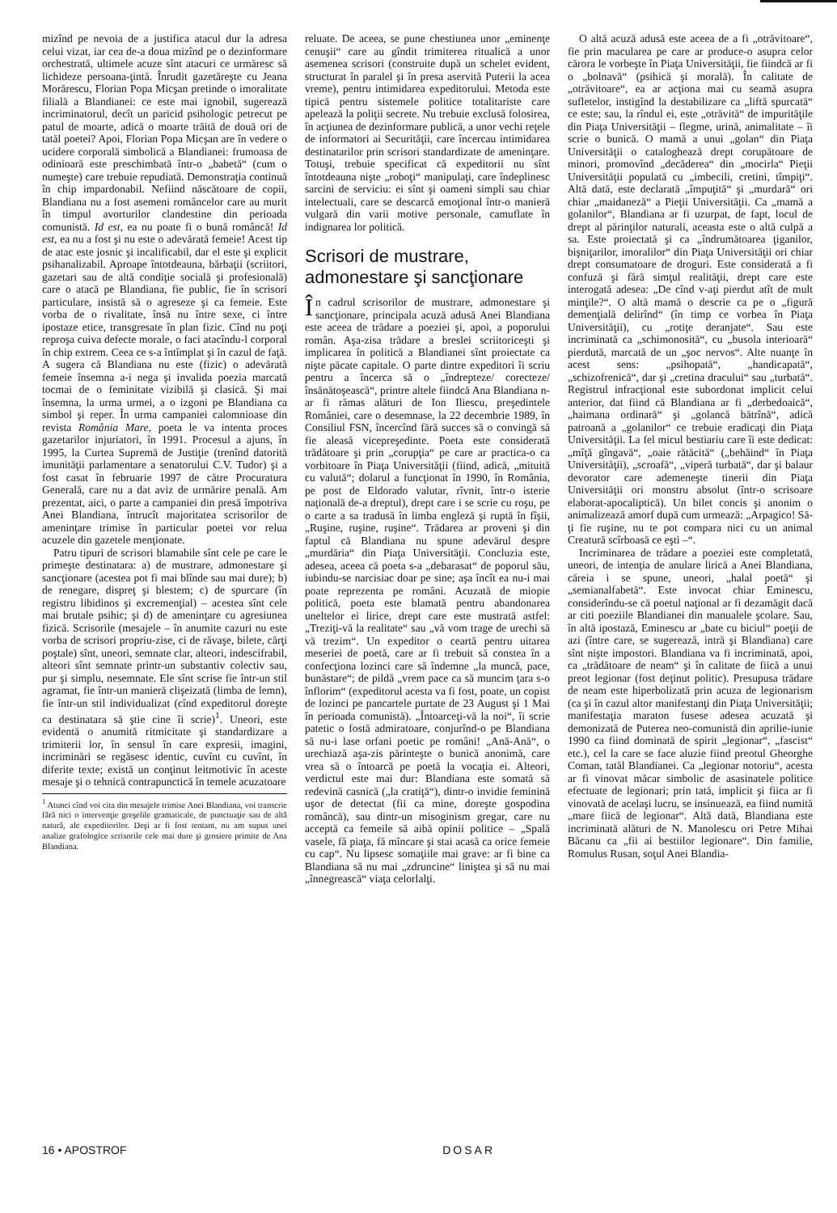mizînd pe nevoia de a justifica atacul dur la adresa celui vizat, iar cea de-a doua mizînd pe o dezinformare orchestrată, ultimele acuze sînt atacuri ce urmăresc să lichideze persoana-ţintă. Înrudit gazetăreşte cu Jeana Morărescu, Florian Popa Micşan pretinde o imoralitate filială a Blandianei: ce este mai ignobil, sugerează incriminatorul, decît un paricid psihologic petrecut pe patul de moarte, adică o moarte trăită de două ori de tatăl poetei? Apoi, Florian Popa Micşan are în vedere o ucidere corporală simbolică a Blandianei: frumoasa de odinioară este preschimbată într-o „babetă“ (cum o numeşte) care trebuie repudiată. Demonstraţia continuă în chip impardonabil. Nefiind născătoare de copii, Blandiana nu a fost asemeni româncelor care au murit în timpul avorturilor clandestine din perioada comunistă. Id est, ea nu poate fi o bună româncă! Id est, ea nu a fost şi nu este o adevărată femeie! Acest tip de atac este josnic şi incalificabil, dar el este şi explicit psihanalizabil. Aproape întotdeauna, bărbaţii (scriitori, gazetari sau de altă condiţie socială şi profesională) care o atacă pe Blandiana, fie public, fie în scrisori particulare, insistă să o agreseze şi ca femeie. Este vorba de o rivalitate, însă nu între sexe, ci între ipostaze etice, transgresate în plan fizic. Cînd nu poţi reproşa cuiva defecte morale, o faci atacîndu-l corporal în chip extrem. Ceea ce s-a întîmplat şi în cazul de faţă. A sugera că Blandiana nu este (fizic) o adevărată femeie însemna a-i nega şi invalida poezia marcată tocmai de o feminitate vizibilă şi clasică. Şi mai însemna, la urma urmei, a o izgoni pe Blandiana ca simbol şi reper. În urma campaniei calomnioase din revista România Mare, poeta le va intenta proces gazetarilor injuriatori, în 1991. Procesul a ajuns, în 1995, la Curtea Supremă de Justiţie (trenînd datorită imunităţii parlamentare a senatorului C.V. Tudor) şi a fost casat în februarie 1997 de către Procuratura Generală, care nu a dat aviz de urmărire penală. Am prezentat, aici, o parte a campaniei din presă împotriva Anei Blandiana, întrucît majoritatea scrisorilor de ameninţare trimise în particular poetei vor relua acuzele din gazetele menţionate.
Patru tipuri de scrisori blamabile sînt cele pe care le primeşte destinatara: a) de mustrare, admonestare şi sancţionare (acestea pot fi mai blînde sau mai dure); b) de renegare, dispreţ şi blestem; c) de spurcare (în registru libidinos şi excremenţial) – acestea sînt cele mai brutale psihic; şi d) de ameninţare cu agresiunea fizică. Scrisorile (mesajele – în anumite cazuri nu este vorba de scrisori propriu-zise, ci de răvaşe, bilete, cărţi poştale) sînt, uneori, semnate clar, alteori, indescifrabil, alteori sînt semnate printr-un substantiv colectiv sau, pur şi simplu, nesemnate. Ele sînt scrise fie într-un stil agramat, fie într-un manieră clişeizată (limba de lemn), fie într-un stil individualizat (cînd expeditorul doreşte ca destinatara să ştie cine îi scrie)<sup>1</sup>. Uneori, este evidentă o anumită ritmicitate şi standardizare a trimiterii lor, în sensul în care expresii, imagini, incriminări se regăsesc identic, cuvînt cu cuvînt, în diferite texte; există un conţinut leitmotivic în aceste mesaje şi o tehnică contrapunctică în temele acuzatoare
<sup>1</sup> Atunci cînd voi cita din mesajele trimise Anei Blandiana, voi transcrie fără nici o intervenţie greşelile gramaticale, de punctuaţie sau de altă natură, ale expeditorilor. Deşi ar fi fost tentant, nu am supus unei analize grafologice scrisorile cele mai dure şi grosiere primite de Ana Blandiana.
reluate. De aceea, se pune chestiunea unor „eminenţe cenuşii“ care au gîndit trimiterea ritualică a unor asemenea scrisori (construite după un schelet evident, structurat în paralel şi în presa aservită Puterii la acea vreme), pentru intimidarea expeditorului. Metoda este tipică pentru sistemele politice totalitariste care apelează la poliţii secrete. Nu trebuie exclusă folosirea, în acţiunea de dezinformare publică, a unor vechi reţele de informatori ai Securităţii, care încercau intimidarea destinatarilor prin scrisori standardizate de ameninţare. Totuşi, trebuie specificat că expeditorii nu sînt întotdeauna nişte „roboţi“ manipulaţi, care îndeplinesc sarcini de serviciu: ei sînt şi oameni simpli sau chiar intelectuali, care se descarcă emoţional într-o manieră vulgară din varii motive personale, camuflate în indignarea lor politică.
Scrisori de mustrare, admonestare şi sancţionare
În cadrul scrisorilor de mustrare, admonestare şi sancţionare, principala acuză adusă Anei Blandiana este aceea de trădare a poeziei şi, apoi, a poporului român. Aşa-zisa trădare a breslei scriitoriceşti şi implicarea în politică a Blandianei sînt proiectate ca nişte păcate capitale. O parte dintre expeditori îi scriu pentru a încerca să o „îndrepteze/ corecteze/ însănătoşească“, printre altele fiindcă Ana Blandiana n-ar fi rămas alături de Ion Iliescu, preşedintele României, care o desemnase, la 22 decembrie 1989, în Consiliul FSN, încercînd fără succes să o convingă să fie aleasă vicepreşedinte. Poeta este considerată trădătoare şi prin „corupţia“ pe care ar practica-o ca vorbitoare în Piaţa Universităţii (fiind, adică, „mituită cu valută“; dolarul a funcţionat în 1990, în România, pe post de Eldorado valutar, rîvnit, într-o isterie naţională de-a dreptul), drept care i se scrie cu roşu, pe o carte a sa tradusă în limba engleză şi ruptă în fîşii, „Ruşine, ruşine, ruşine“. Trădarea ar proveni şi din faptul că Blandiana nu spune adevărul despre „murdăria“ din Piaţa Universităţii. Concluzia este, adesea, aceea că poeta s-a „debarasat“ de poporul său, iubindu-se narcisiac doar pe sine; aşa încît ea nu-i mai poate reprezenta pe români. Acuzată de miopie politică, poeta este blamată pentru abandonarea uneltelor ei lirice, drept care este mustrată astfel: „Treziţi-vă la realitate“ sau „vă vom trage de urechi să vă trezim“. Un expeditor o ceartă pentru uitarea meseriei de poetă, care ar fi trebuit să constea în a confecţiona lozinci care să îndemne „la muncă, pace, bunăstare“; de pildă „vrem pace ca să muncim ţara s-o înflorim“ (expeditorul acesta va fi fost, poate, un copist de lozinci pe pancartele purtate de 23 August şi 1 Mai în perioada comunistă). „Întoarceţi-vă la noi“, îi scrie patetic o fostă admiratoare, conjurînd-o pe Blandiana să nu-i lase orfani poetic pe români! „Ană-Ană“, o urechiază aşa-zis părinteşte o bunică anonimă, care vrea să o întoarcă pe poetă la vocaţia ei. Alteori, verdictul este mai dur: Blandiana este somată să redevină casnică („la cratiţă“), dintr-o invidie feminină uşor de detectat (fii ca mine, doreşte gospodina româncă), sau dintr-un misoginism gregar, care nu acceptă ca femeile să aibă opinii politice – „Spală vasele, fă piaţa, fă mîncare şi stai acasă ca orice femeie cu cap“. Nu lipsesc somaţiile mai grave: ar fi bine ca Blandiana să nu mai „zdruncine“ liniştea şi să nu mai „înnegrească“ viaţa celorlalţi.
O altă acuză adusă este aceea de a fi „otrăvitoare“, fie prin macularea pe care ar produce-o asupra celor cărora le vorbeşte în Piaţa Universităţii, fie fiindcă ar fi o „bolnavă“ (psihică şi morală). În calitate de „otrăvitoare“, ea ar acţiona mai cu seamă asupra sufletelor, instigînd la destabilizare ca „liftă spurcată“ ce este; sau, la rîndul ei, este „otrăvită“ de impurităţile din Piaţa Universităţii – flegme, urină, animalitate – îi scrie o bunică. O mamă a unui „golan“ din Piaţa Universităţii o cataloghează drept corupătoare de minori, promovînd „decăderea“ din „mocirla“ Pieţii Universităţii populată cu „imbecili, cretini, tîmpiţi“. Altă dată, este declarată „împuţită“ şi „murdară“ ori chiar „maidaneză“ a Pieţii Universităţii. Ca „mamă a golanilor“, Blandiana ar fi uzurpat, de fapt, locul de drept al părinţilor naturali, aceasta este o altă culpă a sa. Este proiectată şi ca „îndrumătoarea ţiganilor, bişniţarilor, imoralilor“ din Piaţa Universităţii ori chiar drept consumatoare de droguri. Este considerată a fi confuză şi fără simţul realităţii, drept care este interogată adesea: „De cînd v-aţi pierdut atît de mult minţile?“. O altă mamă o descrie ca pe o „figură demenţială delirînd“ (în timp ce vorbea în Piaţa Universităţii), cu „rotiţe deranjate“. Sau este incriminată ca „schimonosită“, cu „busola interioară“ pierdută, marcată de un „şoc nervos“. Alte nuanţe în acest sens: „psihopată“, „handicapată“, „schizofrenică“, dar şi „cretina dracului“ sau „turbată“. Registrul infracţional este subordonat implicit celui anterior, dat fiind că Blandiana ar fi „derbedoaică“, „haimana ordinară“ şi „golancă bătrînă“, adică patroană a „golanilor“ ce trebuie eradicaţi din Piaţa Universităţii. La fel micul bestiariu care îi este dedicat: „mîţă gîngavă“, „oaie rătăcită“ („behăind“ în Piaţa Universităţii), „scroafă“, „viperă turbată“, dar şi balaur devorator care ademeneşte tinerii din Piaţa Universităţii ori monstru absolut (într-o scrisoare elaborat-apocaliptică). Un bilet concis şi anonim o animalizează amorf după cum urmează: „Arpagico! Să-ţi fie ruşine, nu te pot compara nici cu un animal Creatură scîrboasă ce eşti –“.
Incriminarea de trădare a poeziei este completată, uneori, de intenţia de anulare lirică a Anei Blandiana, căreia i se spune, uneori, „halal poetă“ şi „semianalfabetă“. Este invocat chiar Eminescu, considerîndu-se că poetul naţional ar fi dezamăgit dacă ar citi poeziile Blandianei din manualele şcolare. Sau, în altă ipostază, Eminescu ar „bate cu biciul“ poeţii de azi (între care, se sugerează, intră şi Blandiana) care sînt nişte impostori. Blandiana va fi incriminată, apoi, ca „trădătoare de neam“ şi în calitate de fiică a unui preot legionar (fost deţinut politic). Presupusa trădare de neam este hiperbolizată prin acuza de legionarism (ca şi în cazul altor manifestanţi din Piaţa Universităţii; manifestaţia maraton fusese adesea acuzată şi demonizată de Puterea neo-comunistă din aprilie-iunie 1990 ca fiind dominată de spirit „legionar“, „fascist“ etc.), cel la care se face aluzie fiind preotul Gheorghe Coman, tatăl Blandianei. Ca „legionar notoriu“, acesta ar fi vinovat măcar simbolic de asasinatele politice efectuate de legionari; prin tată, implicit şi fiica ar fi vinovată de acelaşi lucru, se insinuează, ea fiind numită „mare fiică de legionar“. Altă dată, Blandiana este incriminată alături de N. Manolescu ori Petre Mihai Băcanu ca „fii ai bestiilor legionare“. Din familie, Romulus Rusan, soţul Anei Blandia-
16 • APOSTROF DOSAR